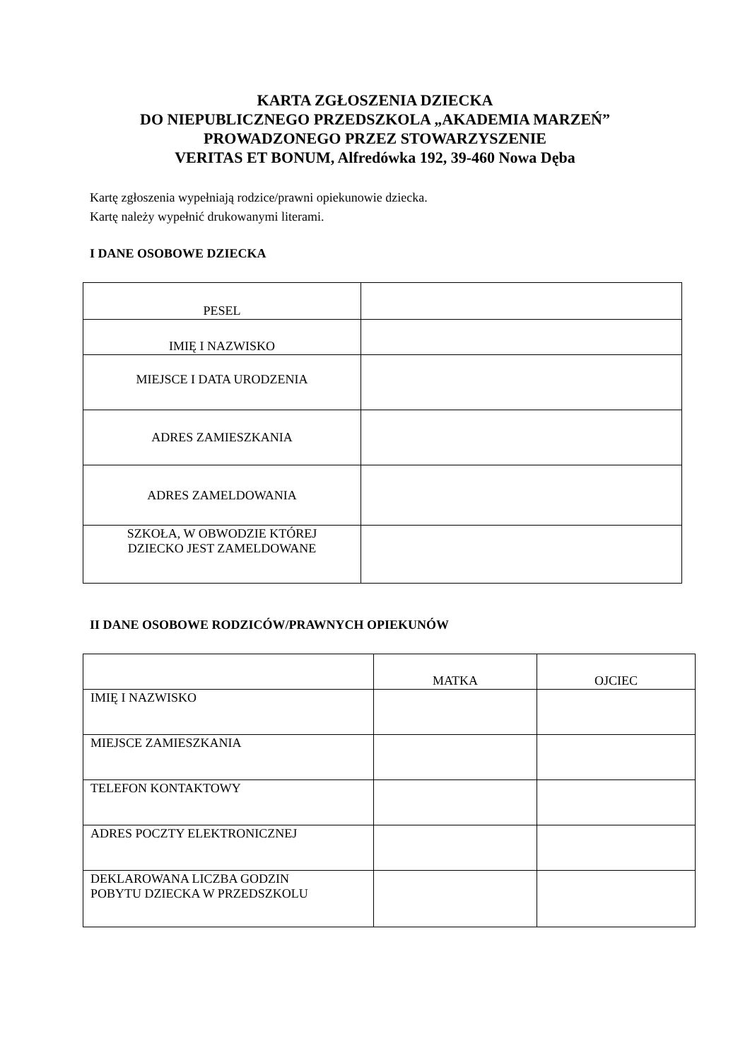KARTA ZGŁOSZENIA DZIECKA
DO NIEPUBLICZNEGO PRZEDSZKOLA „AKADEMIA MARZEŃ”
PROWADZONEGO PRZEZ STOWARZYSZENIE
VERITAS ET BONUM, Alfredówka 192, 39-460 Nowa Dęba
Kartę zgłoszenia wypełniają rodzice/prawni opiekunowie dziecka.
Kartę należy wypełnić drukowanymi literami.
I DANE OSOBOWE DZIECKA
| PESEL | |
| IMIĘ I NAZWISKO | |
| MIEJSCE I DATA URODZENIA | |
| ADRES ZAMIESZKANIA | |
| ADRES ZAMELDOWANIA | |
| SZKOŁA, W OBWODZIE KTÓREJ DZIECKO JEST ZAMELDOWANE | |
II DANE OSOBOWE RODZICÓW/PRAWNYCH OPIEKUNÓW
| | MATKA | OJCIEC |
| IMIĘ I NAZWISKO | | |
| MIEJSCE ZAMIESZKANIA | | |
| TELEFON KONTAKTOWY | | |
| ADRES POCZTY ELEKTRONICZNEJ | | |
| DEKLAROWANA LICZBA GODZIN POBYTU DZIECKA W PRZEDSZKOLU | | |